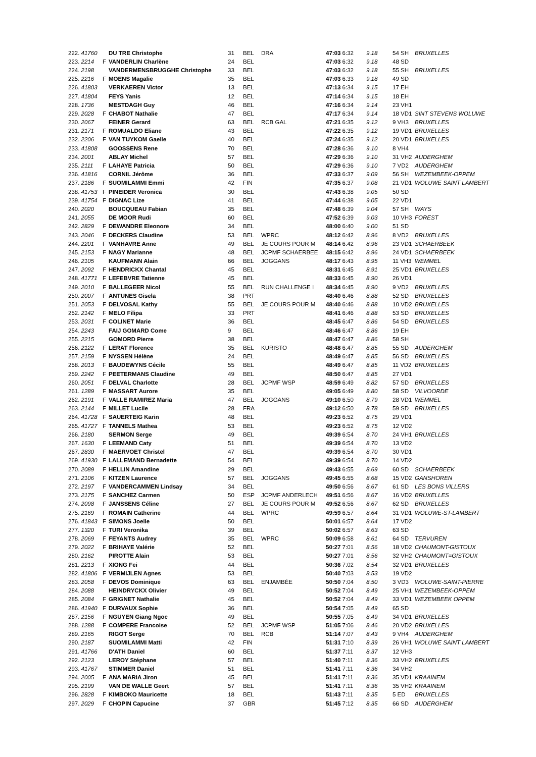| 222. 41760 | | DU TRE Christophe | 31 | BEL | DRA | 47:03 6:32 | 9.18 | 54 SH | BRUXELLES |
| 223. 2214 | F | VANDERLIN Charlène | 24 | BEL | | 47:03 6:32 | 9.18 | 48 SD | |
| 224. 2198 | | VANDERMENSBRUGGHE Christophe | 33 | BEL | | 47:03 6:32 | 9.18 | 55 SH | BRUXELLES |
| 225. 2216 | F | MOENS Magalie | 35 | BEL | | 47:03 6:33 | 9.18 | 49 SD | |
| 226. 41803 | | VERKAEREN Victor | 13 | BEL | | 47:13 6:34 | 9.15 | 17 EH | |
| 227. 41804 | | FEYS Yanis | 12 | BEL | | 47:14 6:34 | 9.15 | 18 EH | |
| 228. 1736 | | MESTDAGH Guy | 46 | BEL | | 47:16 6:34 | 9.14 | 23 VH1 | |
| 229. 2028 | F | CHABOT Nathalie | 47 | BEL | | 47:17 6:34 | 9.14 | 18 VD1 | SINT STEVENS WOLUWE |
| 230. 2067 | | FEINER Gerard | 63 | BEL | RCB GAL | 47:21 6:35 | 9.12 | 9 VH3 | BRUXELLES |
| 231. 2171 | F | ROMUALDO Eliane | 43 | BEL | | 47:22 6:35 | 9.12 | 19 VD1 | BRUXELLES |
| 232. 2206 | F | VAN TUYKOM Gaelle | 40 | BEL | | 47:24 6:35 | 9.12 | 20 VD1 | BRUXELLES |
| 233. 41808 | | GOOSSENS Rene | 70 | BEL | | 47:28 6:36 | 9.10 | 8 VH4 | |
| 234. 2001 | | ABLAY Michel | 57 | BEL | | 47:29 6:36 | 9.10 | 31 VH2 | AUDERGHEM |
| 235. 2111 | F | LAHAYE Patricia | 50 | BEL | | 47:29 6:36 | 9.10 | 7 VD2 | AUDERGHEM |
| 236. 41816 | | CORNIL Jérôme | 36 | BEL | | 47:33 6:37 | 9.09 | 56 SH | WEZEMBEEK-OPPEM |
| 237. 2186 | F | SUOMILAMMI Emmi | 42 | FIN | | 47:35 6:37 | 9.08 | 21 VD1 | WOLUWE SAINT LAMBERT |
| 238. 41753 | F | PINEIDER Veronica | 30 | BEL | | 47:43 6:38 | 9.05 | 50 SD | |
| 239. 41754 | F | DIGNAC Lize | 41 | BEL | | 47:44 6:38 | 9.05 | 22 VD1 | |
| 240. 2020 | | BOUCQUEAU Fabian | 35 | BEL | | 47:48 6:39 | 9.04 | 57 SH | WAYS |
| 241. 2055 | | DE MOOR Rudi | 60 | BEL | | 47:52 6:39 | 9.03 | 10 VH3 | FOREST |
| 242. 2829 | F | DEWANDRE Eleonore | 34 | BEL | | 48:00 6:40 | 9.00 | 51 SD | |
| 243. 2046 | F | DECKERS Claudine | 53 | BEL | WPRC | 48:12 6:42 | 8.96 | 8 VD2 | BRUXELLES |
| 244. 2201 | F | VANHAVRE Anne | 49 | BEL | JE COURS POUR M | 48:14 6:42 | 8.96 | 23 VD1 | SCHAERBEEK |
| 245. 2153 | F | NAGY Marianne | 48 | BEL | JCPMF SCHAERBEE | 48:15 6:42 | 8.96 | 24 VD1 | SCHAERBEEK |
| 246. 2105 | | KAUFMANN Alain | 66 | BEL | JOGGANS | 48:17 6:43 | 8.95 | 11 VH3 | WEMMEL |
| 247. 2092 | F | HENDRICKX Chantal | 45 | BEL | | 48:31 6:45 | 8.91 | 25 VD1 | BRUXELLES |
| 248. 41771 | F | LEFEBVRE Tatienne | 45 | BEL | | 48:33 6:45 | 8.90 | 26 VD1 | |
| 249. 2010 | F | BALLEGEER Nicol | 55 | BEL | RUN CHALLENGE I | 48:34 6:45 | 8.90 | 9 VD2 | BRUXELLES |
| 250. 2007 | F | ANTUNES Gisela | 38 | PRT | | 48:40 6:46 | 8.88 | 52 SD | BRUXELLES |
| 251. 2053 | F | DELVOSAL Kathy | 55 | BEL | JE COURS POUR M | 48:40 6:46 | 8.88 | 10 VD2 | BRUXELLES |
| 252. 2142 | F | MELO Filipa | 33 | PRT | | 48:41 6:46 | 8.88 | 53 SD | BRUXELLES |
| 253. 2031 | F | COLINET Marie | 36 | BEL | | 48:45 6:47 | 8.86 | 54 SD | BRUXELLES |
| 254. 2243 | | FAIJ GOMARD Come | 9 | BEL | | 48:46 6:47 | 8.86 | 19 EH | |
| 255. 2215 | | GOMORD Pierre | 38 | BEL | | 48:47 6:47 | 8.86 | 58 SH | |
| 256. 2122 | F | LERAT Florence | 35 | BEL | KURISTO | 48:48 6:47 | 8.85 | 55 SD | AUDERGHEM |
| 257. 2159 | F | NYSSEN Hélène | 24 | BEL | | 48:49 6:47 | 8.85 | 56 SD | BRUXELLES |
| 258. 2013 | F | BAUDEWYNS Cécile | 55 | BEL | | 48:49 6:47 | 8.85 | 11 VD2 | BRUXELLES |
| 259. 2242 | F | PEETERMANS Claudine | 49 | BEL | | 48:50 6:47 | 8.85 | 27 VD1 | |
| 260. 2051 | F | DELVAL Charlotte | 28 | BEL | JCPMF WSP | 48:59 6:49 | 8.82 | 57 SD | BRUXELLES |
| 261. 1289 | F | MASSART Aurore | 35 | BEL | | 49:05 6:49 | 8.80 | 58 SD | VILVOORDE |
| 262. 2191 | F | VALLE RAMIREZ Maria | 47 | BEL | JOGGANS | 49:10 6:50 | 8.79 | 28 VD1 | WEMMEL |
| 263. 2144 | F | MILLET Lucile | 28 | FRA | | 49:12 6:50 | 8.78 | 59 SD | BRUXELLES |
| 264. 41728 | F | SAUERTEIG Karin | 48 | BEL | | 49:23 6:52 | 8.75 | 29 VD1 | |
| 265. 41727 | F | TANNELS Mathea | 53 | BEL | | 49:23 6:52 | 8.75 | 12 VD2 | |
| 266. 2180 | | SERMON Serge | 49 | BEL | | 49:39 6:54 | 8.70 | 24 VH1 | BRUXELLES |
| 267. 1630 | F | LEEMAND Caty | 51 | BEL | | 49:39 6:54 | 8.70 | 13 VD2 | |
| 267. 2830 | F | MAERVOET Christel | 47 | BEL | | 49:39 6:54 | 8.70 | 30 VD1 | |
| 269. 41930 | F | LALLEMAND Bernadette | 54 | BEL | | 49:39 6:54 | 8.70 | 14 VD2 | |
| 270. 2089 | F | HELLIN Amandine | 29 | BEL | | 49:43 6:55 | 8.69 | 60 SD | SCHAERBEEK |
| 271. 2106 | F | KITZEN Laurence | 57 | BEL | JOGGANS | 49:45 6:55 | 8.68 | 15 VD2 | GANSHOREN |
| 272. 2197 | F | VANDERCAMMEN Lindsay | 34 | BEL | | 49:50 6:56 | 8.67 | 61 SD | LES BONS VILLERS |
| 273. 2175 | F | SANCHEZ Carmen | 50 | ESP | JCPMF ANDERLECH | 49:51 6:56 | 8.67 | 16 VD2 | BRUXELLES |
| 274. 2098 | F | JANSSENS Céline | 27 | BEL | JE COURS POUR M | 49:52 6:56 | 8.67 | 62 SD | BRUXELLES |
| 275. 2169 | F | ROMAIN Catherine | 44 | BEL | WPRC | 49:59 6:57 | 8.64 | 31 VD1 | WOLUWE-ST-LAMBERT |
| 276. 41843 | F | SIMONS Joelle | 50 | BEL | | 50:01 6:57 | 8.64 | 17 VD2 | |
| 277. 1320 | F | TURI Veronika | 39 | BEL | | 50:02 6:57 | 8.63 | 63 SD | |
| 278. 2069 | F | FEYANTS Audrey | 35 | BEL | WPRC | 50:09 6:58 | 8.61 | 64 SD | TERVUREN |
| 279. 2022 | F | BRIHAYE Valérie | 52 | BEL | | 50:27 7:01 | 8.56 | 18 VD2 | CHAUMONT-GISTOUX |
| 280. 2162 | | PIROTTE Alain | 53 | BEL | | 50:27 7:01 | 8.56 | 32 VH2 | CHAUMONT=GISTOUX |
| 281. 2213 | F | XIONG Fei | 44 | BEL | | 50:36 7:02 | 8.54 | 32 VD1 | BRUXELLES |
| 282. 41806 | F | VERMIJLEN Agnes | 53 | BEL | | 50:40 7:03 | 8.53 | 19 VD2 | |
| 283. 2058 | F | DEVOS Dominique | 63 | BEL | ENJAMBÉE | 50:50 7:04 | 8.50 | 3 VD3 | WOLUWE-SAINT-PIERRE |
| 284. 2088 | | HEINDRYCKX Olivier | 49 | BEL | | 50:52 7:04 | 8.49 | 25 VH1 | WEZEMBEEK-OPPEM |
| 285. 2084 | F | GRIGNET Nathalie | 45 | BEL | | 50:52 7:04 | 8.49 | 33 VD1 | WEZEMBEEK OPPEM |
| 286. 41940 | F | DURVAUX Sophie | 36 | BEL | | 50:54 7:05 | 8.49 | 65 SD | |
| 287. 2156 | F | NGUYEN Giang Ngoc | 49 | BEL | | 50:55 7:05 | 8.49 | 34 VD1 | BRUXELLES |
| 288. 1288 | F | COMPERE Francoise | 52 | BEL | JCPMF WSP | 51:05 7:06 | 8.46 | 20 VD2 | BRUXELLES |
| 289. 2165 | | RIGOT Serge | 70 | BEL | RCB | 51:14 7:07 | 8.43 | 9 VH4 | AUDERGHEM |
| 290. 2187 | | SUOMILAMMI Matti | 42 | FIN | | 51:31 7:10 | 8.39 | 26 VH1 | WOLUWE SAINT LAMBERT |
| 291. 41766 | | D'ATH Daniel | 60 | BEL | | 51:37 7:11 | 8.37 | 12 VH3 | |
| 292. 2123 | | LEROY Stéphane | 57 | BEL | | 51:40 7:11 | 8.36 | 33 VH2 | BRUXELLES |
| 293. 41767 | | STIMMER Daniel | 51 | BEL | | 51:41 7:11 | 8.36 | 34 VH2 | |
| 294. 2005 | F | ANA MARIA Jiron | 45 | BEL | | 51:41 7:11 | 8.36 | 35 VD1 | KRAAINEM |
| 295. 2199 | | VAN DE WALLE Geert | 57 | BEL | | 51:41 7:11 | 8.36 | 35 VH2 | KRAAINEM |
| 296. 2828 | F | KIMBOKO Mauricette | 18 | BEL | | 51:43 7:11 | 8.35 | 5 ED | BRUXELLES |
| 297. 2029 | F | CHOPIN Capucine | 37 | GBR | | 51:45 7:12 | 8.35 | 66 SD | AUDERGHEM |